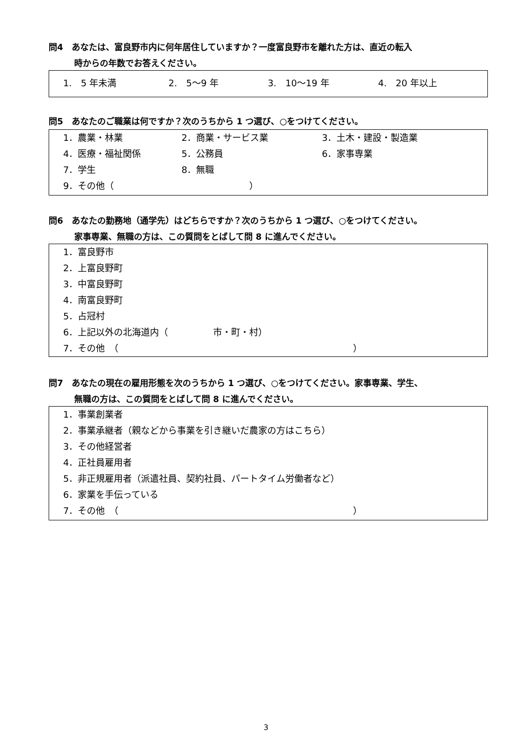問4　あなたは、富良野市内に何年居住していますか？一度富良野市を離れた方は、直近の転入
時からの年数でお答えください。
1.　5 年未満 2.　5〜9 年 3.　10〜19 年 4.　20 年以上
問5　あなたのご職業は何ですか？次のうちから 1 つ選び、○をつけてください。
1．農業・林業 2．商業・サービス業 3．土木・建設・製造業
4．医療・福祉関係 5．公務員 6．家事専業
7．学生 8．無職
9．その他（　　　　　　　　　　　　　　　）
問6　あなたの勤務地（通学先）はどちらですか？次のうちから 1 つ選び、○をつけてください。
家事専業、無職の方は、この質問をとばして問 8 に進んでください。
1．富良野市
2．上富良野町
3．中富良野町
4．南富良野町
5．占冠村
6．上記以外の北海道内（　　　　　市・町・村）
7．その他　（　　　　　　　　　　　　　　　　　　　　　　　　　　）
問7　あなたの現在の雇用形態を次のうちから 1 つ選び、○をつけてください。家事専業、学生、
無職の方は、この質問をとばして問 8 に進んでください。
1．事業創業者
2．事業承継者（親などから事業を引き継いだ農家の方はこちら）
3．その他経営者
4．正社員雇用者
5．非正規雇用者（派遣社員、契約社員、パートタイム労働者など）
6．家業を手伝っている
7．その他　（　　　　　　　　　　　　　　　　　　　　　　　　　　）
3